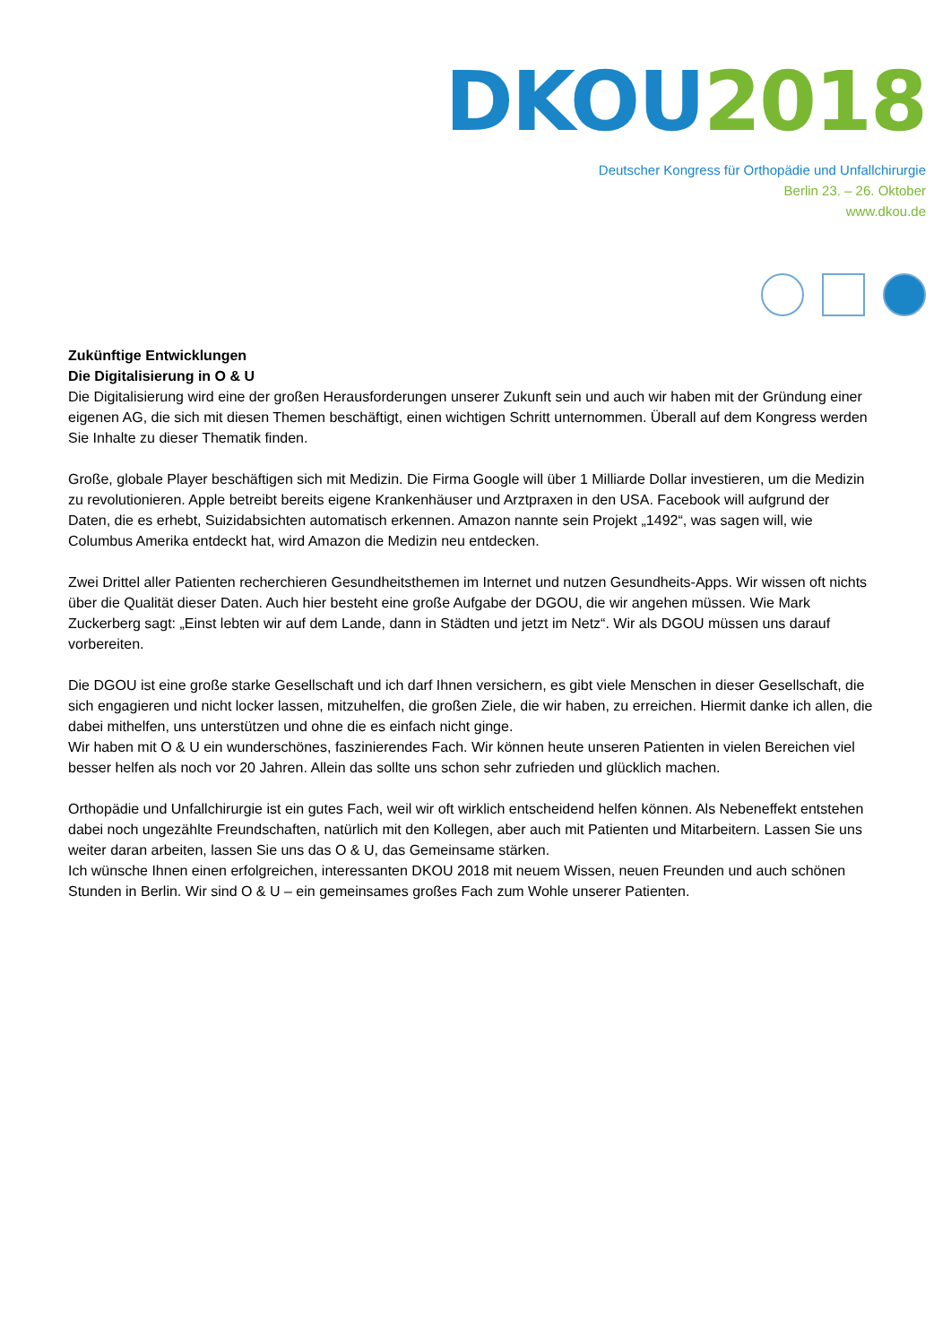DKOU 2018
Deutscher Kongress für Orthopädie und Unfallchirurgie
Berlin 23. – 26. Oktober
www.dkou.de
Zukünftige Entwicklungen
Die Digitalisierung in O & U
Die Digitalisierung wird eine der großen Herausforderungen unserer Zukunft sein und auch wir haben mit der Gründung einer eigenen AG, die sich mit diesen Themen beschäftigt, einen wichtigen Schritt unternommen. Überall auf dem Kongress werden Sie Inhalte zu dieser Thematik finden.
Große, globale Player beschäftigen sich mit Medizin. Die Firma Google will über 1 Milliarde Dollar investieren, um die Medizin zu revolutionieren. Apple betreibt bereits eigene Krankenhäuser und Arztpraxen in den USA. Facebook will aufgrund der Daten, die es erhebt, Suizidabsichten automatisch erkennen. Amazon nannte sein Projekt „1492“, was sagen will, wie Columbus Amerika entdeckt hat, wird Amazon die Medizin neu entdecken.
Zwei Drittel aller Patienten recherchieren Gesundheitsthemen im Internet und nutzen Gesundheits-Apps. Wir wissen oft nichts über die Qualität dieser Daten. Auch hier besteht eine große Aufgabe der DGOU, die wir angehen müssen. Wie Mark Zuckerberg sagt: „Einst lebten wir auf dem Lande, dann in Städten und jetzt im Netz“. Wir als DGOU müssen uns darauf vorbereiten.
Die DGOU ist eine große starke Gesellschaft und ich darf Ihnen versichern, es gibt viele Menschen in dieser Gesellschaft, die sich engagieren und nicht locker lassen, mitzuhelfen, die großen Ziele, die wir haben, zu erreichen. Hiermit danke ich allen, die dabei mithelfen, uns unterstützen und ohne die es einfach nicht ginge.
Wir haben mit O & U ein wunderschönes, faszinierendes Fach. Wir können heute unseren Patienten in vielen Bereichen viel besser helfen als noch vor 20 Jahren. Allein das sollte uns schon sehr zufrieden und glücklich machen.
Orthopädie und Unfallchirurgie ist ein gutes Fach, weil wir oft wirklich entscheidend helfen können. Als Nebeneffekt entstehen dabei noch ungezählte Freundschaften, natürlich mit den Kollegen, aber auch mit Patienten und Mitarbeitern. Lassen Sie uns weiter daran arbeiten, lassen Sie uns das O & U, das Gemeinsame stärken.
Ich wünsche Ihnen einen erfolgreichen, interessanten DKOU 2018 mit neuem Wissen, neuen Freunden und auch schönen Stunden in Berlin. Wir sind O & U – ein gemeinsames großes Fach zum Wohle unserer Patienten.